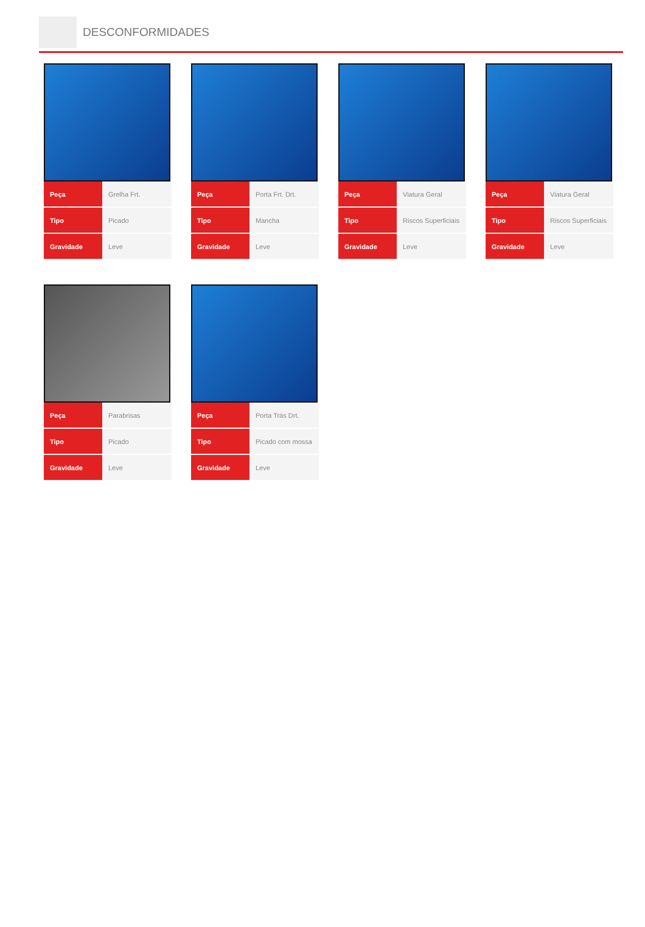DESCONFORMIDADES
| Peça | Grelha Frt. |
| Tipo | Picado |
| Gravidade | Leve |
| Peça | Porta Frt. Drt. |
| Tipo | Mancha |
| Gravidade | Leve |
| Peça | Viatura Geral |
| Tipo | Riscos Superficiais |
| Gravidade | Leve |
| Peça | Viatura Geral |
| Tipo | Riscos Superficiais |
| Gravidade | Leve |
| Peça | Parabrisas |
| Tipo | Picado |
| Gravidade | Leve |
| Peça | Porta Trás Drt. |
| Tipo | Picado com mossa |
| Gravidade | Leve |